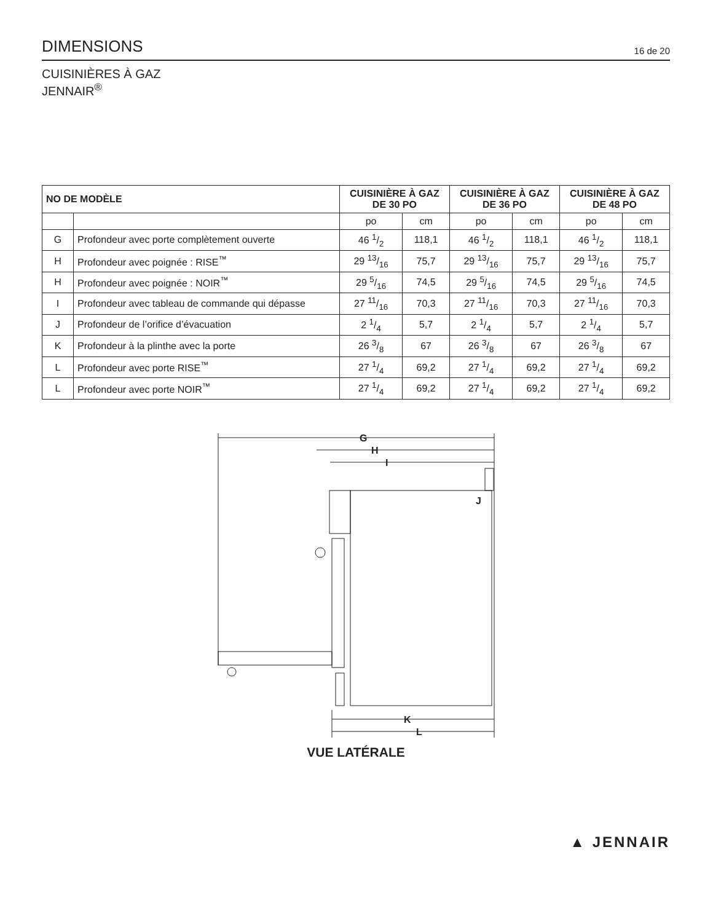DIMENSIONS
16 de 20
CUISINIÈRES À GAZ
JENNAIR<sup>®</sup>
| NO DE MODÈLE | | CUISINIÈRE À GAZ DE 30 PO | | CUISINIÈRE À GAZ DE 36 PO | | CUISINIÈRE À GAZ DE 48 PO | |
| --- | --- | --- | --- | --- | --- | --- | --- |
| | | po | cm | po | cm | po | cm |
| G | Profondeur avec porte complètement ouverte | 46 1/2 | 118,1 | 46 1/2 | 118,1 | 46 1/2 | 118,1 |
| H | Profondeur avec poignée : RISE<sup>™</sup> | 29 13/16 | 75,7 | 29 13/16 | 75,7 | 29 13/16 | 75,7 |
| H | Profondeur avec poignée : NOIR<sup>™</sup> | 29 5/16 | 74,5 | 29 5/16 | 74,5 | 29 5/16 | 74,5 |
| I | Profondeur avec tableau de commande qui dépasse | 27 11/16 | 70,3 | 27 11/16 | 70,3 | 27 11/16 | 70,3 |
| J | Profondeur de l’orifice d’évacuation | 2 1/4 | 5,7 | 2 1/4 | 5,7 | 2 1/4 | 5,7 |
| K | Profondeur à la plinthe avec la porte | 26 3/8 | 67 | 26 3/8 | 67 | 26 3/8 | 67 |
| L | Profondeur avec porte RISE<sup>™</sup> | 27 1/4 | 69,2 | 27 1/4 | 69,2 | 27 1/4 | 69,2 |
| L | Profondeur avec porte NOIR<sup>™</sup> | 27 1/4 | 69,2 | 27 1/4 | 69,2 | 27 1/4 | 69,2 |
G
H
I
J
K
L
VUE LATÉRALE
▲ JENNAIR